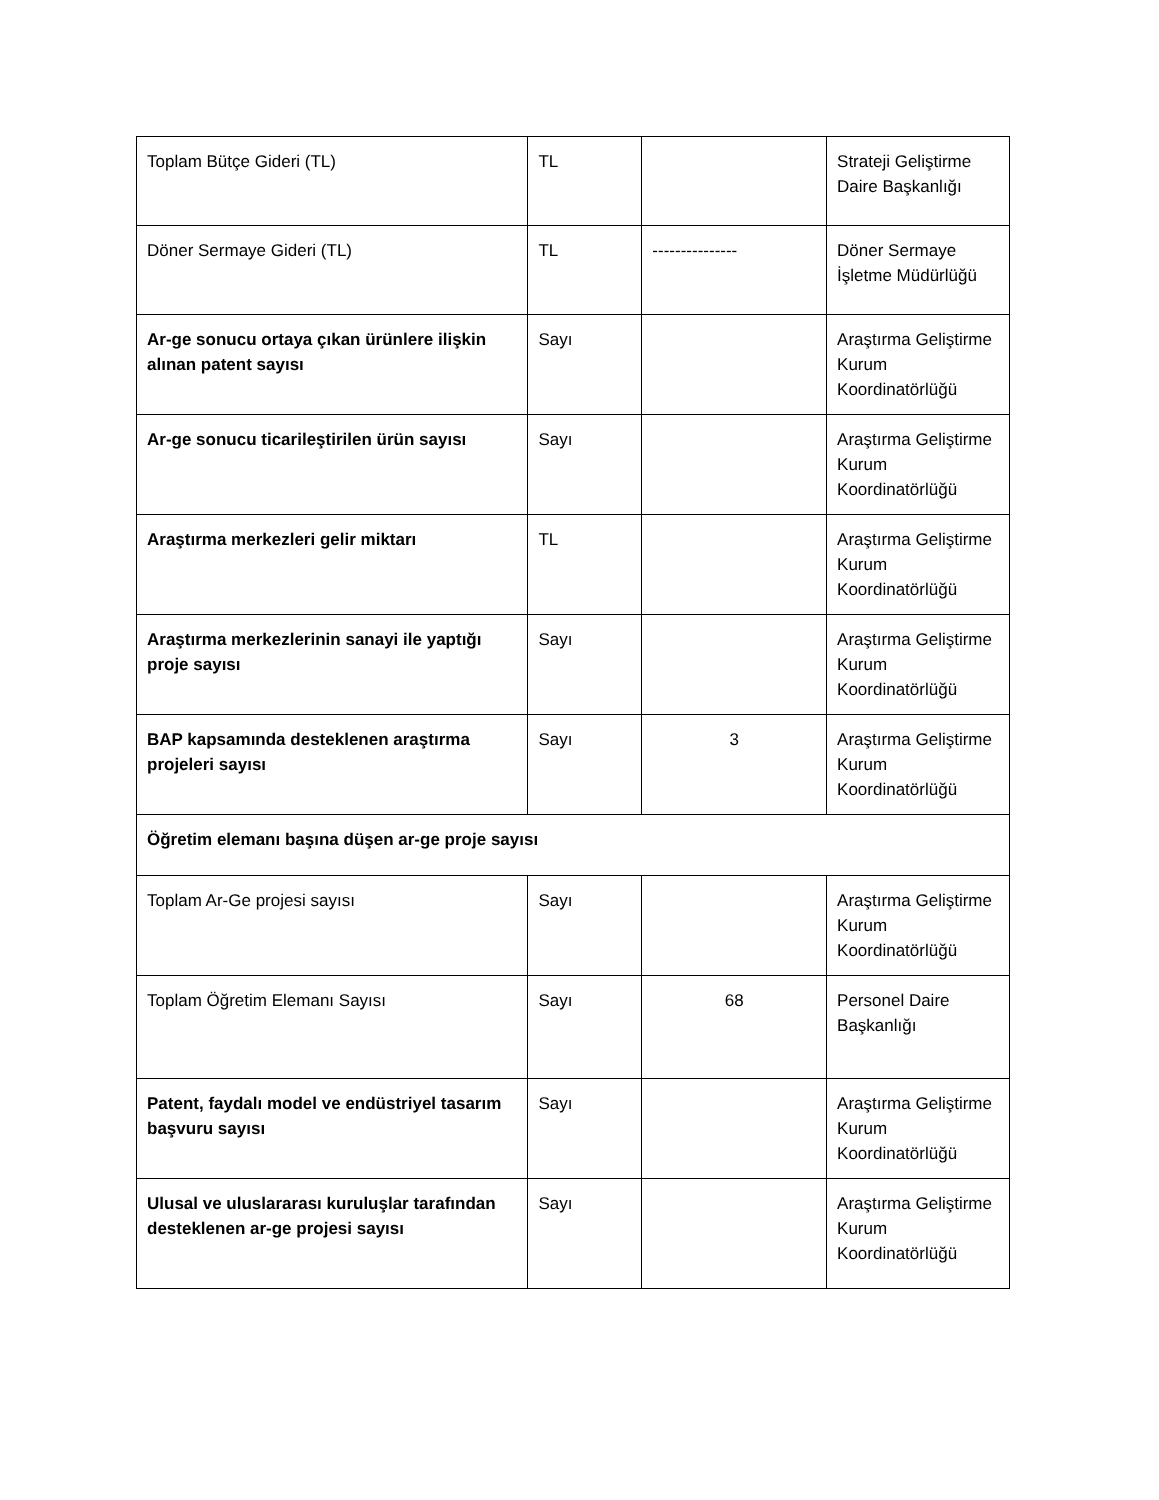| Toplam Bütçe Gideri (TL) | TL | | Strateji Geliştirme Daire Başkanlığı |
| Döner Sermaye Gideri (TL) | TL | --------------- | Döner Sermaye İşletme Müdürlüğü |
| Ar-ge sonucu ortaya çıkan ürünlere ilişkin alınan patent sayısı | Sayı | | Araştırma Geliştirme Kurum Koordinatörlüğü |
| Ar-ge sonucu ticarileştirilen ürün sayısı | Sayı | | Araştırma Geliştirme Kurum Koordinatörlüğü |
| Araştırma merkezleri gelir miktarı | TL | | Araştırma Geliştirme Kurum Koordinatörlüğü |
| Araştırma merkezlerinin sanayi ile yaptığı proje sayısı | Sayı | | Araştırma Geliştirme Kurum Koordinatörlüğü |
| BAP kapsamında desteklenen araştırma projeleri sayısı | Sayı | 3 | Araştırma Geliştirme Kurum Koordinatörlüğü |
| Öğretim elemanı başına düşen ar-ge proje sayısı | | | |
| Toplam Ar-Ge projesi sayısı | Sayı | | Araştırma Geliştirme Kurum Koordinatörlüğü |
| Toplam Öğretim Elemanı Sayısı | Sayı | 68 | Personel Daire Başkanlığı |
| Patent, faydalı model ve endüstriyel tasarım başvuru sayısı | Sayı | | Araştırma Geliştirme Kurum Koordinatörlüğü |
| Ulusal ve uluslararası kuruluşlar tarafından desteklenen ar-ge projesi sayısı | Sayı | | Araştırma Geliştirme Kurum Koordinatörlüğü |